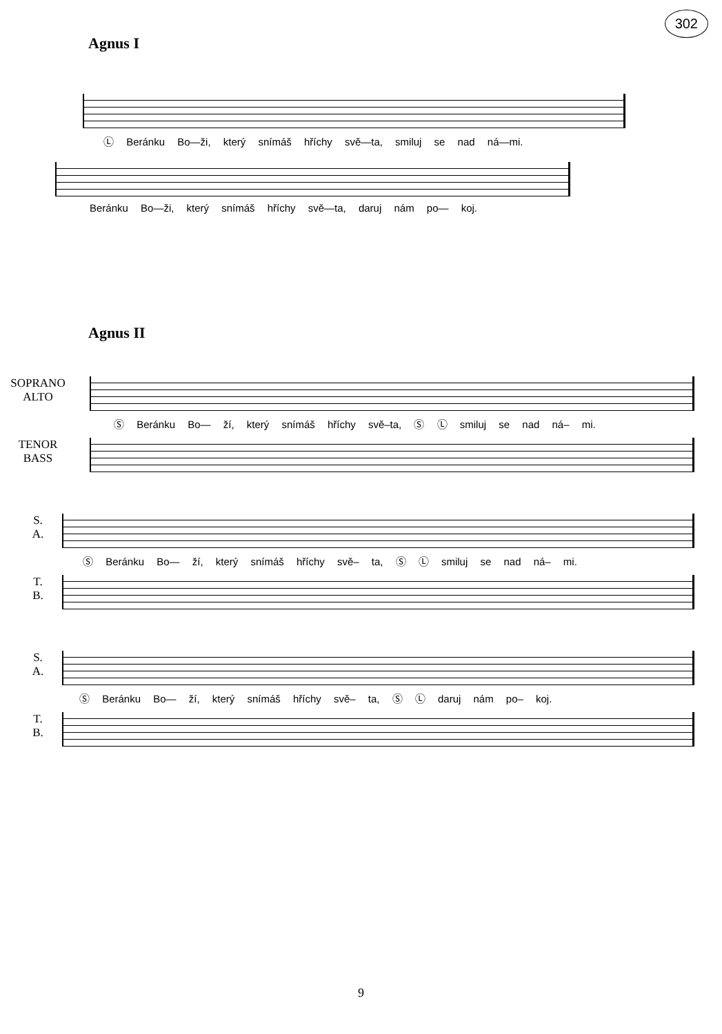302
Agnus I
Ⓛ Beránku Bo—ži, který snímáš hříchy svě—ta, smiluj se nad ná—mi.
Beránku Bo—ži, který snímáš hříchy svě—ta, daruj nám po— koj.
Agnus II
SOPRANO
ALTO
Ⓢ Beránku Bo— ží, který snímáš hříchy svě–ta, Ⓢ Ⓛ smiluj se nad ná– mi.
TENOR
BASS
S.
A.
Ⓢ Beránku Bo— ží, který snímáš hříchy svě– ta, Ⓢ Ⓛ smiluj se nad ná– mi.
T.
B.
S.
A.
Ⓢ Beránku Bo— ží, který snímáš hříchy svě– ta, Ⓢ Ⓛ daruj nám po– koj.
T.
B.
9